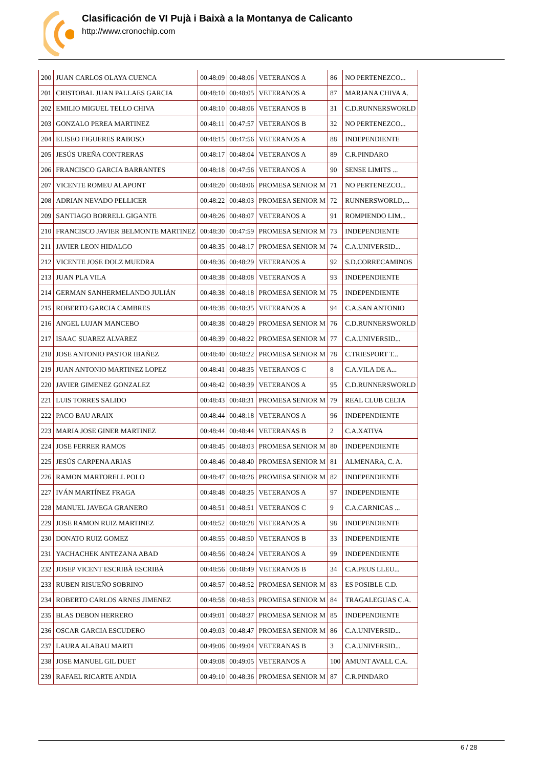Clasificación de VI Pujà i Baixà a la Montanya de Calicanto
http://www.cronochip.com
| 200 | JUAN CARLOS OLAYA CUENCA | 00:48:09 | 00:48:06 | VETERANOS A | 86 | NO PERTENEZCO... |
| 201 | CRISTOBAL JUAN PALLAES GARCIA | 00:48:10 | 00:48:05 | VETERANOS A | 87 | MARJANA CHIVA A. |
| 202 | EMILIO MIGUEL TELLO CHIVA | 00:48:10 | 00:48:06 | VETERANOS B | 31 | C.D.RUNNERSWORLD |
| 203 | GONZALO PEREA MARTINEZ | 00:48:11 | 00:47:57 | VETERANOS B | 32 | NO PERTENEZCO... |
| 204 | ELISEO FIGUERES RABOSO | 00:48:15 | 00:47:56 | VETERANOS A | 88 | INDEPENDIENTE |
| 205 | JESÚS UREÑA CONTRERAS | 00:48:17 | 00:48:04 | VETERANOS A | 89 | C.R.PINDARO |
| 206 | FRANCISCO GARCIA BARRANTES | 00:48:18 | 00:47:56 | VETERANOS A | 90 | SENSE LIMITS ... |
| 207 | VICENTE ROMEU ALAPONT | 00:48:20 | 00:48:06 | PROMESA SENIOR M | 71 | NO PERTENEZCO... |
| 208 | ADRIAN NEVADO PELLICER | 00:48:22 | 00:48:03 | PROMESA SENIOR M | 72 | RUNNERSWORLD,... |
| 209 | SANTIAGO BORRELL GIGANTE | 00:48:26 | 00:48:07 | VETERANOS A | 91 | ROMPIENDO LIM... |
| 210 | FRANCISCO JAVIER BELMONTE MARTINEZ | 00:48:30 | 00:47:59 | PROMESA SENIOR M | 73 | INDEPENDIENTE |
| 211 | JAVIER LEON HIDALGO | 00:48:35 | 00:48:17 | PROMESA SENIOR M | 74 | C.A.UNIVERSID... |
| 212 | VICENTE JOSE DOLZ MUEDRA | 00:48:36 | 00:48:29 | VETERANOS A | 92 | S.D.CORRECAMINOS |
| 213 | JUAN PLA VILA | 00:48:38 | 00:48:08 | VETERANOS A | 93 | INDEPENDIENTE |
| 214 | GERMAN SANHERMELANDO JULIÁN | 00:48:38 | 00:48:18 | PROMESA SENIOR M | 75 | INDEPENDIENTE |
| 215 | ROBERTO GARCIA CAMBRES | 00:48:38 | 00:48:35 | VETERANOS A | 94 | C.A.SAN ANTONIO |
| 216 | ANGEL LUJAN MANCEBO | 00:48:38 | 00:48:29 | PROMESA SENIOR M | 76 | C.D.RUNNERSWORLD |
| 217 | ISAAC SUAREZ ALVAREZ | 00:48:39 | 00:48:22 | PROMESA SENIOR M | 77 | C.A.UNIVERSID... |
| 218 | JOSE ANTONIO PASTOR IBAÑEZ | 00:48:40 | 00:48:22 | PROMESA SENIOR M | 78 | C.TRIESPORT T... |
| 219 | JUAN ANTONIO MARTINEZ LOPEZ | 00:48:41 | 00:48:35 | VETERANOS C | 8 | C.A.VILA DE A... |
| 220 | JAVIER GIMENEZ GONZALEZ | 00:48:42 | 00:48:39 | VETERANOS A | 95 | C.D.RUNNERSWORLD |
| 221 | LUIS TORRES SALIDO | 00:48:43 | 00:48:31 | PROMESA SENIOR M | 79 | REAL CLUB CELTA |
| 222 | PACO BAU ARAIX | 00:48:44 | 00:48:18 | VETERANOS A | 96 | INDEPENDIENTE |
| 223 | MARIA JOSE GINER MARTINEZ | 00:48:44 | 00:48:44 | VETERANAS B | 2 | C.A.XATIVA |
| 224 | JOSE FERRER RAMOS | 00:48:45 | 00:48:03 | PROMESA SENIOR M | 80 | INDEPENDIENTE |
| 225 | JESÚS CARPENA ARIAS | 00:48:46 | 00:48:40 | PROMESA SENIOR M | 81 | ALMENARA, C. A. |
| 226 | RAMON MARTORELL POLO | 00:48:47 | 00:48:26 | PROMESA SENIOR M | 82 | INDEPENDIENTE |
| 227 | IVÁN MARTÍNEZ FRAGA | 00:48:48 | 00:48:35 | VETERANOS A | 97 | INDEPENDIENTE |
| 228 | MANUEL JAVEGA GRANERO | 00:48:51 | 00:48:51 | VETERANOS C | 9 | C.A.CARNICAS ... |
| 229 | JOSE RAMON RUIZ MARTINEZ | 00:48:52 | 00:48:28 | VETERANOS A | 98 | INDEPENDIENTE |
| 230 | DONATO RUIZ GOMEZ | 00:48:55 | 00:48:50 | VETERANOS B | 33 | INDEPENDIENTE |
| 231 | YACHACHEK ANTEZANA ABAD | 00:48:56 | 00:48:24 | VETERANOS A | 99 | INDEPENDIENTE |
| 232 | JOSEP VICENT ESCRIBÀ ESCRIBÀ | 00:48:56 | 00:48:49 | VETERANOS B | 34 | C.A.PEUS LLEU... |
| 233 | RUBEN RISUEÑO SOBRINO | 00:48:57 | 00:48:52 | PROMESA SENIOR M | 83 | ES POSIBLE C.D. |
| 234 | ROBERTO CARLOS ARNES JIMENEZ | 00:48:58 | 00:48:53 | PROMESA SENIOR M | 84 | TRAGALEGUAS C.A. |
| 235 | BLAS DEBON HERRERO | 00:49:01 | 00:48:37 | PROMESA SENIOR M | 85 | INDEPENDIENTE |
| 236 | OSCAR GARCIA ESCUDERO | 00:49:03 | 00:48:47 | PROMESA SENIOR M | 86 | C.A.UNIVERSID... |
| 237 | LAURA ALABAU MARTI | 00:49:06 | 00:49:04 | VETERANAS B | 3 | C.A.UNIVERSID... |
| 238 | JOSE MANUEL GIL DUET | 00:49:08 | 00:49:05 | VETERANOS A | 100 | AMUNT AVALL C.A. |
| 239 | RAFAEL RICARTE ANDIA | 00:49:10 | 00:48:36 | PROMESA SENIOR M | 87 | C.R.PINDARO |
6 / 28